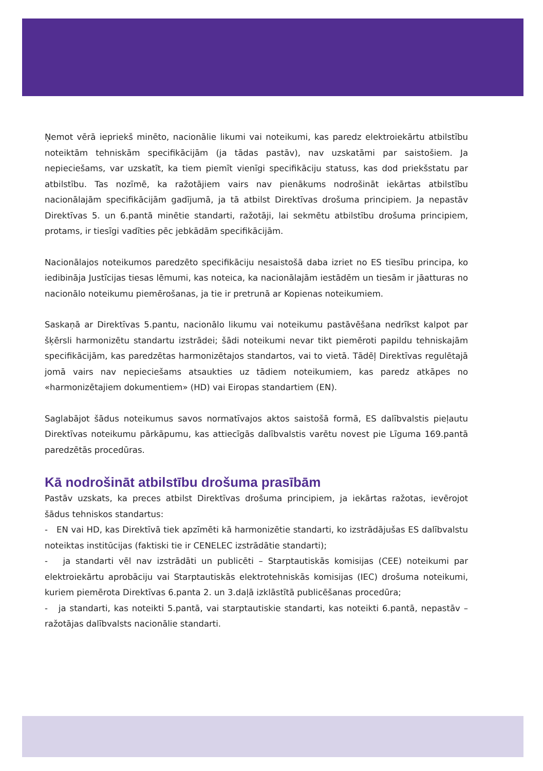Ņemot vērā iepriekš minēto, nacionālie likumi vai noteikumi, kas paredz elektroiekārtu atbilstību noteiktām tehniskām specifikācijām (ja tādas pastāv), nav uzskatāmi par saistošiem. Ja nepieciešams, var uzskatīt, ka tiem piemīt vienīgi specifikāciju statuss, kas dod priekšstatu par atbilstību. Tas nozīmē, ka ražotājiem vairs nav pienākums nodrošināt iekārtas atbilstību nacionālajām specifikācijām gadījumā, ja tā atbilst Direktīvas drošuma principiem. Ja nepastāv Direktīvas 5. un 6.pantā minētie standarti, ražotāji, lai sekmētu atbilstību drošuma principiem, protams, ir tiesīgi vadīties pēc jebkādām specifikācijām.
Nacionālajos noteikumos paredzēto specifikāciju nesaistošā daba izriet no ES tiesību principa, ko iedibināja Justīcijas tiesas lēmumi, kas noteica, ka nacionālajām iestādēm un tiesām ir jāatturas no nacionālo noteikumu piemērošanas, ja tie ir pretrunā ar Kopienas noteikumiem.
Saskaņā ar Direktīvas 5.pantu, nacionālo likumu vai noteikumu pastāvēšana nedrīkst kalpot par šķērsli harmonizētu standartu izstrādei; šādi noteikumi nevar tikt piemēroti papildu tehniskajām specifikācijām, kas paredzētas harmonizētajos standartos, vai to vietā. Tādēļ Direktīvas regulētajā jomā vairs nav nepieciešams atsaukties uz tādiem noteikumiem, kas paredz atkāpes no «harmonizētajiem dokumentiem» (HD) vai Eiropas standartiem (EN).
Saglabājot šādus noteikumus savos normatīvajos aktos saistošā formā, ES dalībvalstis pieļautu Direktīvas noteikumu pārkāpumu, kas attiecīgās dalībvalstis varētu novest pie Līguma 169.pantā paredzētās procedūras.
Kā nodrošināt atbilstību drošuma prasībām
Pastāv uzskats, ka preces atbilst Direktīvas drošuma principiem, ja iekārtas ražotas, ievērojot šādus tehniskos standartus:
- EN vai HD, kas Direktīvā tiek apzīmēti kā harmonizētie standarti, ko izstrādājušas ES dalībvalstu noteiktas institūcijas (faktiski tie ir CENELEC izstrādātie standarti);
- ja standarti vēl nav izstrādāti un publicēti – Starptautiskās komisijas (CEE) noteikumi par elektroiekārtu aprobāciju vai Starptautiskās elektrotehniskās komisijas (IEC) drošuma noteikumi, kuriem piemērota Direktīvas 6.panta 2. un 3.daļā izklāstītā publicēšanas procedūra;
- ja standarti, kas noteikti 5.pantā, vai starptautiskie standarti, kas noteikti 6.pantā, nepastāv – ražotājas dalībvalsts nacionālie standarti.